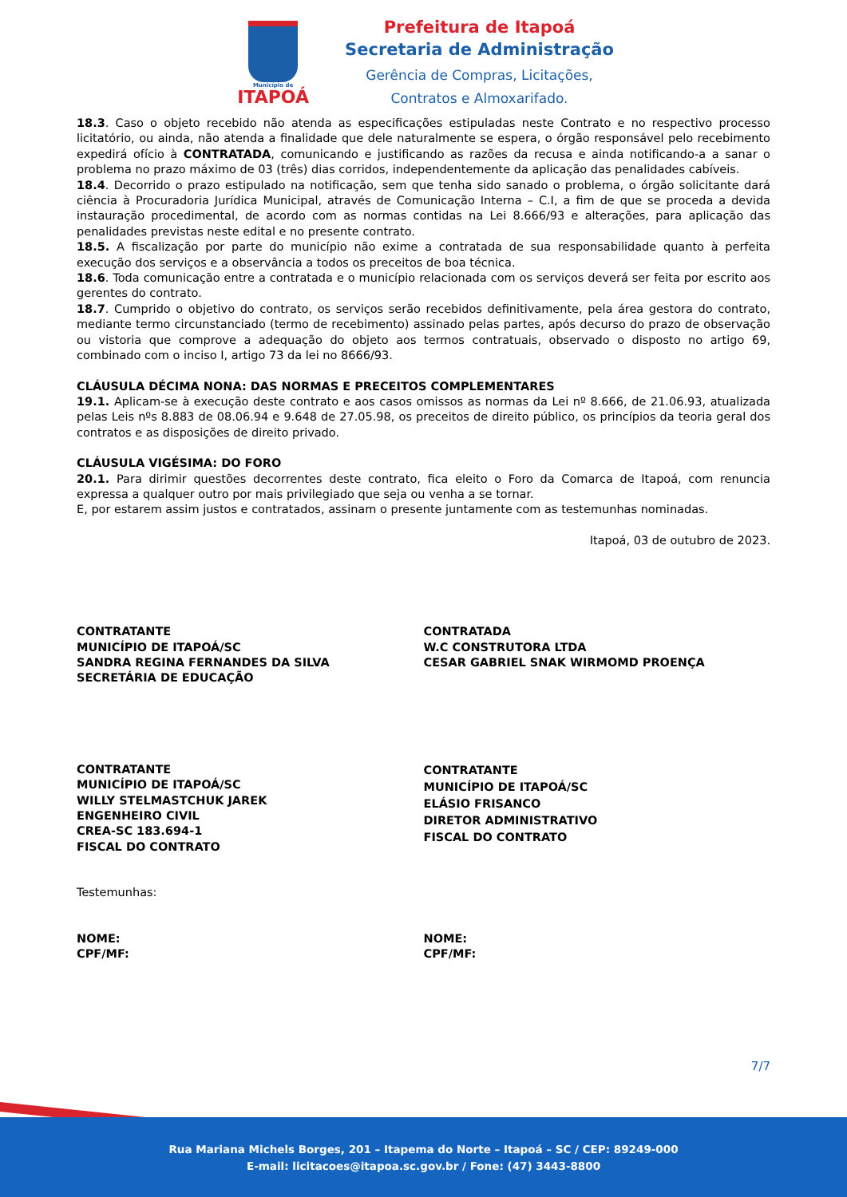Município de
ITAPOÁ
Prefeitura de Itapoá
Secretaria de Administração
Gerência de Compras, Licitações,
Contratos e Almoxarifado.
18.3. Caso o objeto recebido não atenda as especificações estipuladas neste Contrato e no respectivo processo licitatório, ou ainda, não atenda a finalidade que dele naturalmente se espera, o órgão responsável pelo recebimento expedirá ofício à CONTRATADA, comunicando e justificando as razões da recusa e ainda notificando-a a sanar o problema no prazo máximo de 03 (três) dias corridos, independentemente da aplicação das penalidades cabíveis.
18.4. Decorrido o prazo estipulado na notificação, sem que tenha sido sanado o problema, o órgão solicitante dará ciência à Procuradoria Jurídica Municipal, através de Comunicação Interna – C.I, a fim de que se proceda a devida instauração procedimental, de acordo com as normas contidas na Lei 8.666/93 e alterações, para aplicação das penalidades previstas neste edital e no presente contrato.
18.5. A fiscalização por parte do município não exime a contratada de sua responsabilidade quanto à perfeita execução dos serviços e a observância a todos os preceitos de boa técnica.
18.6. Toda comunicação entre a contratada e o município relacionada com os serviços deverá ser feita por escrito aos gerentes do contrato.
18.7. Cumprido o objetivo do contrato, os serviços serão recebidos definitivamente, pela área gestora do contrato, mediante termo circunstanciado (termo de recebimento) assinado pelas partes, após decurso do prazo de observação ou vistoria que comprove a adequação do objeto aos termos contratuais, observado o disposto no artigo 69, combinado com o inciso I, artigo 73 da lei no 8666/93.
CLÁUSULA DÉCIMA NONA: DAS NORMAS E PRECEITOS COMPLEMENTARES
19.1. Aplicam-se à execução deste contrato e aos casos omissos as normas da Lei nº 8.666, de 21.06.93, atualizada pelas Leis nºs 8.883 de 08.06.94 e 9.648 de 27.05.98, os preceitos de direito público, os princípios da teoria geral dos contratos e as disposições de direito privado.
CLÁUSULA VIGÉSIMA: DO FORO
20.1. Para dirimir questões decorrentes deste contrato, fica eleito o Foro da Comarca de Itapoá, com renuncia expressa a qualquer outro por mais privilegiado que seja ou venha a se tornar.
E, por estarem assim justos e contratados, assinam o presente juntamente com as testemunhas nominadas.
Itapoá, 03 de outubro de 2023.
CONTRATANTE
MUNICÍPIO DE ITAPOÁ/SC
SANDRA REGINA FERNANDES DA SILVA
SECRETÁRIA DE EDUCAÇÃO
CONTRATADA
W.C CONSTRUTORA LTDA
CESAR GABRIEL SNAK WIRMOMD PROENÇA
CONTRATANTE
MUNICÍPIO DE ITAPOÁ/SC
WILLY STELMASTCHUK JAREK
ENGENHEIRO CIVIL
CREA-SC 183.694-1
FISCAL DO CONTRATO
CONTRATANTE
MUNICÍPIO DE ITAPOÁ/SC
ELÁSIO FRISANCO
DIRETOR ADMINISTRATIVO
FISCAL DO CONTRATO
Testemunhas:
NOME:
CPF/MF:
NOME:
CPF/MF:
7/7
Rua Mariana Michels Borges, 201 – Itapema do Norte – Itapoá – SC / CEP: 89249-000
E-mail: licitacoes@itapoa.sc.gov.br / Fone: (47) 3443-8800